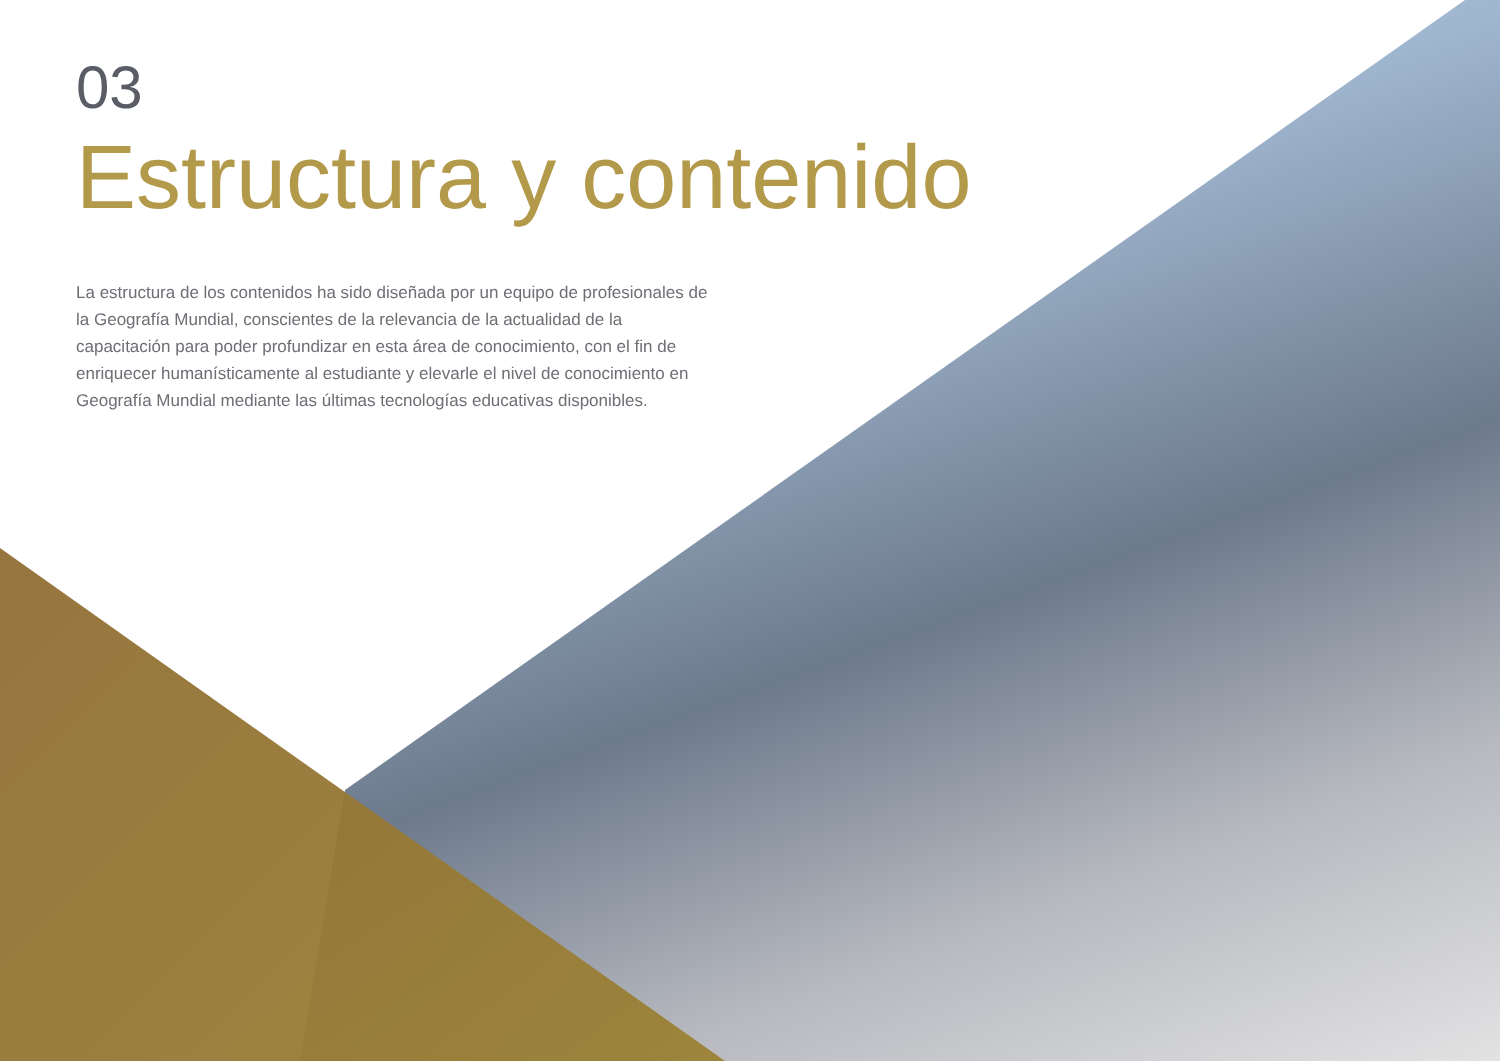03
Estructura y contenido
La estructura de los contenidos ha sido diseñada por un equipo de profesionales de la Geografía Mundial, conscientes de la relevancia de la actualidad de la capacitación para poder profundizar en esta área de conocimiento, con el fin de enriquecer humanísticamente al estudiante y elevarle el nivel de conocimiento en Geografía Mundial mediante las últimas tecnologías educativas disponibles.